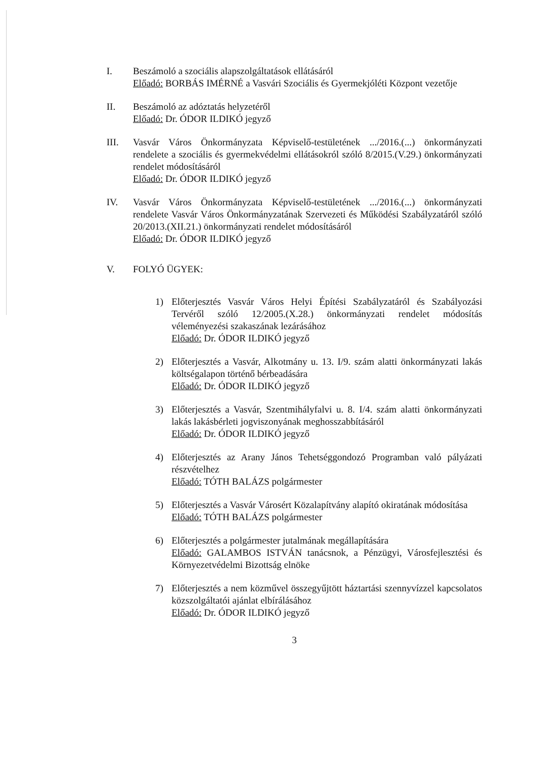I. Beszámoló a szociális alapszolgáltatások ellátásáról
Előadó: BORBÁS IMÉRNÉ a Vasvári Szociális és Gyermekjóléti Központ vezetője
II. Beszámoló az adóztatás helyzetéről
Előadó: Dr. ÓDOR ILDIKÓ jegyző
III. Vasvár Város Önkormányzata Képviselő-testületének .../2016.(...) önkormányzati rendelete a szociális és gyermekvédelmi ellátásokról szóló 8/2015.(V.29.) önkormányzati rendelet módosításáról
Előadó: Dr. ÓDOR ILDIKÓ jegyző
IV. Vasvár Város Önkormányzata Képviselő-testületének .../2016.(...) önkormányzati rendelete Vasvár Város Önkormányzatának Szervezeti és Működési Szabályzatáról szóló 20/2013.(XII.21.) önkormányzati rendelet módosításáról
Előadó: Dr. ÓDOR ILDIKÓ jegyző
V. FOLYÓ ÜGYEK:
1) Előterjesztés Vasvár Város Helyi Építési Szabályzatáról és Szabályozási Tervéről szóló 12/2005.(X.28.) önkormányzati rendelet módosítás véleményezési szakaszának lezárásához
Előadó: Dr. ÓDOR ILDIKÓ jegyző
2) Előterjesztés a Vasvár, Alkotmány u. 13. I/9. szám alatti önkormányzati lakás költségalapon történő bérbeadására
Előadó: Dr. ÓDOR ILDIKÓ jegyző
3) Előterjesztés a Vasvár, Szentmihályfalvi u. 8. I/4. szám alatti önkormányzati lakás lakásbérleti jogviszonyának meghosszabbításáról
Előadó: Dr. ÓDOR ILDIKÓ jegyző
4) Előterjesztés az Arany János Tehetséggondozó Programban való pályázati részvételhez
Előadó: TÓTH BALÁZS polgármester
5) Előterjesztés a Vasvár Városért Közalapítvány alapító okiratának módosítása
Előadó: TÓTH BALÁZS polgármester
6) Előterjesztés a polgármester jutalmának megállapítására
Előadó: GALAMBOS ISTVÁN tanácsnok, a Pénzügyi, Városfejlesztési és Környezetvédelmi Bizottság elnöke
7) Előterjesztés a nem közművel összegyűjtött háztartási szennyvízzel kapcsolatos közszolgáltatói ajánlat elbírálásához
Előadó: Dr. ÓDOR ILDIKÓ jegyző
3